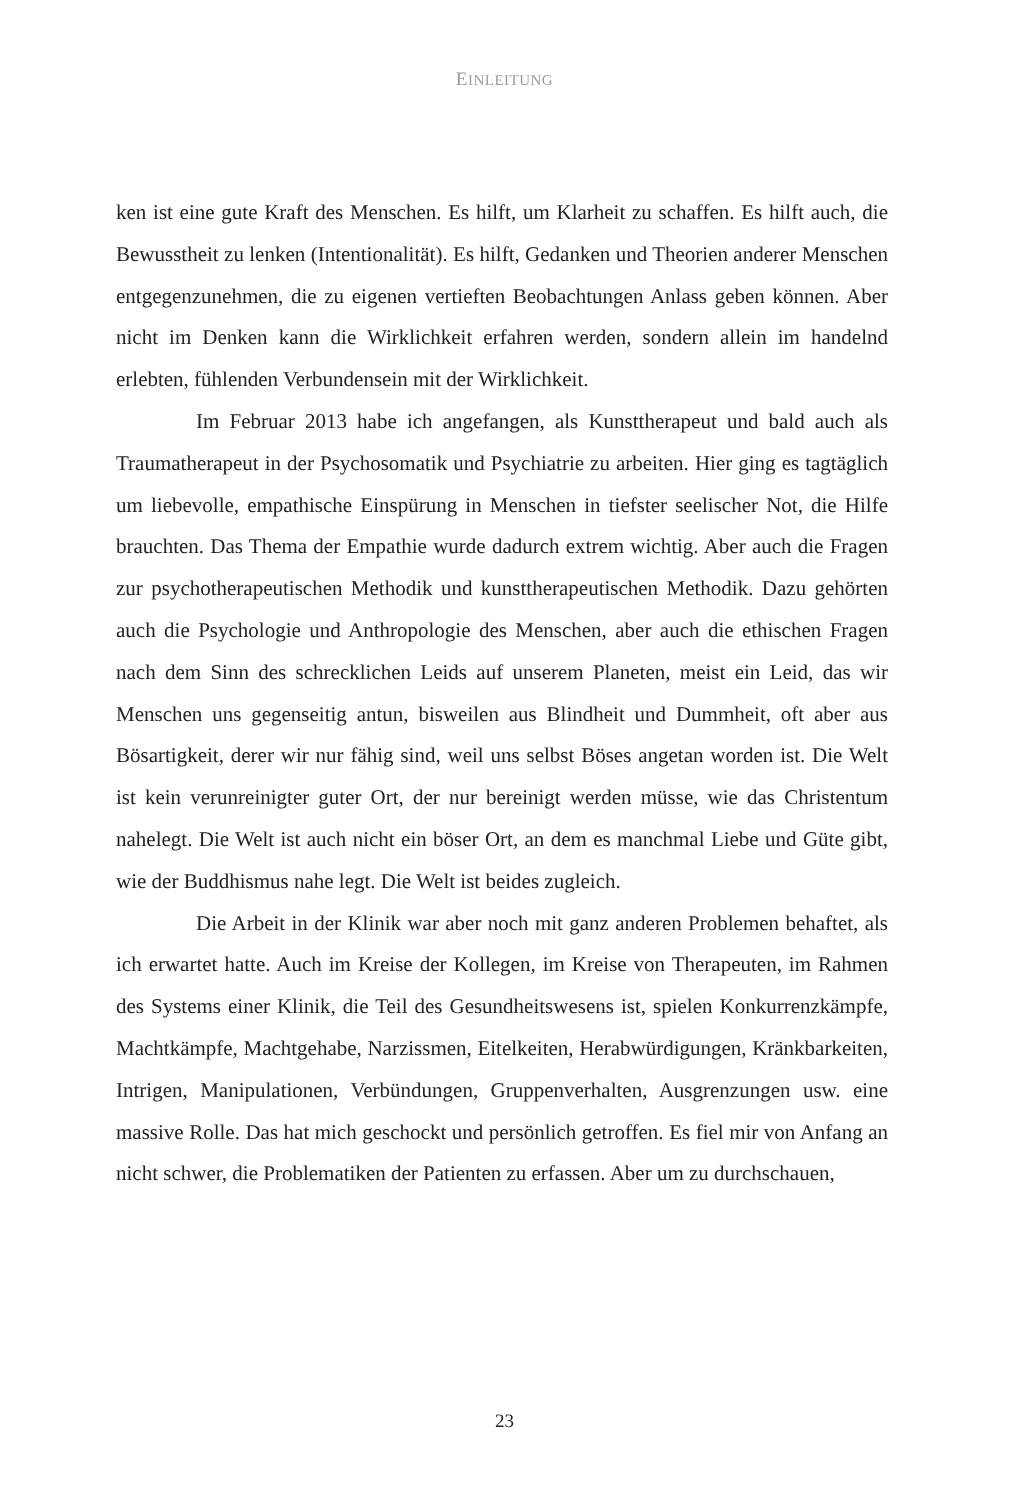EINLEITUNG
ken ist eine gute Kraft des Menschen. Es hilft, um Klarheit zu schaffen. Es hilft auch, die Bewusstheit zu lenken (Intentionalität). Es hilft, Gedanken und Theorien anderer Menschen entgegenzunehmen, die zu eigenen vertieften Beobachtungen Anlass geben können. Aber nicht im Denken kann die Wirklichkeit erfahren werden, sondern allein im handelnd erlebten, fühlenden Verbundensein mit der Wirklichkeit.
Im Februar 2013 habe ich angefangen, als Kunsttherapeut und bald auch als Traumatherapeut in der Psychosomatik und Psychiatrie zu arbeiten. Hier ging es tagtäglich um liebevolle, empathische Einspürung in Menschen in tiefster seelischer Not, die Hilfe brauchten. Das Thema der Empathie wurde dadurch extrem wichtig. Aber auch die Fragen zur psychotherapeutischen Methodik und kunsttherapeutischen Methodik. Dazu gehörten auch die Psychologie und Anthropologie des Menschen, aber auch die ethischen Fragen nach dem Sinn des schrecklichen Leids auf unserem Planeten, meist ein Leid, das wir Menschen uns gegenseitig antun, bisweilen aus Blindheit und Dummheit, oft aber aus Bösartigkeit, derer wir nur fähig sind, weil uns selbst Böses angetan worden ist. Die Welt ist kein verunreinigter guter Ort, der nur bereinigt werden müsse, wie das Christentum nahelegt. Die Welt ist auch nicht ein böser Ort, an dem es manchmal Liebe und Güte gibt, wie der Buddhismus nahe legt. Die Welt ist beides zugleich.
Die Arbeit in der Klinik war aber noch mit ganz anderen Problemen behaftet, als ich erwartet hatte. Auch im Kreise der Kollegen, im Kreise von Therapeuten, im Rahmen des Systems einer Klinik, die Teil des Gesundheitswesens ist, spielen Konkurrenzkämpfe, Machtkämpfe, Machtgehabe, Narzissmen, Eitelkeiten, Herabwürdigungen, Kränkbarkeiten, Intrigen, Manipulationen, Verbündungen, Gruppenverhalten, Ausgrenzungen usw. eine massive Rolle. Das hat mich geschockt und persönlich getroffen. Es fiel mir von Anfang an nicht schwer, die Problematiken der Patienten zu erfassen. Aber um zu durchschauen,
23